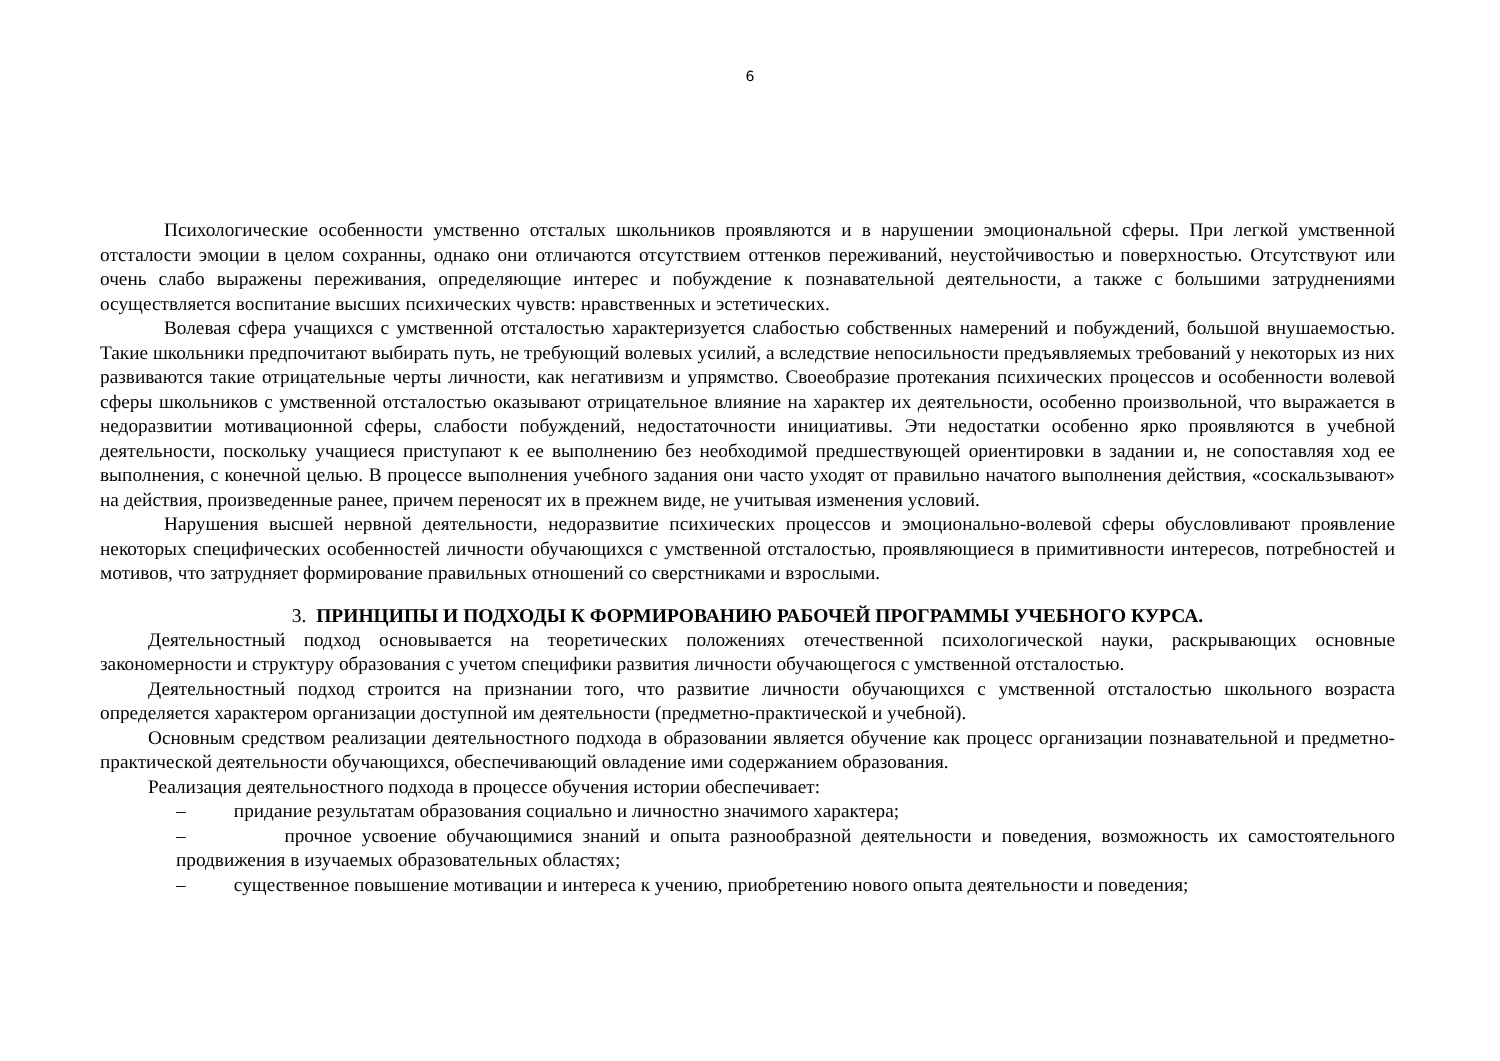6
Психологические особенности умственно отсталых школьников проявляются и в нарушении эмоциональной сферы. При легкой умственной отсталости эмоции в целом сохранны, однако они отличаются отсутствием оттенков переживаний, неустойчивостью и поверхностью. Отсутствуют или очень слабо выражены переживания, определяющие интерес и побуждение к познавательной деятельности, а также с большими затруднениями осуществляется воспитание высших психических чувств: нравственных и эстетических.
Волевая сфера учащихся с умственной отсталостью характеризуется слабостью собственных намерений и побуждений, большой внушаемостью. Такие школьники предпочитают выбирать путь, не требующий волевых усилий, а вследствие непосильности предъявляемых требований у некоторых из них развиваются такие отрицательные черты личности, как негативизм и упрямство. Своеобразие протекания психических процессов и особенности волевой сферы школьников с умственной отсталостью оказывают отрицательное влияние на характер их деятельности, особенно произвольной, что выражается в недоразвитии мотивационной сферы, слабости побуждений, недостаточности инициативы. Эти недостатки особенно ярко проявляются в учебной деятельности, поскольку учащиеся приступают к ее выполнению без необходимой предшествующей ориентировки в задании и, не сопоставляя ход ее выполнения, с конечной целью. В процессе выполнения учебного задания они часто уходят от правильно начатого выполнения действия, «соскальзывают» на действия, произведенные ранее, причем переносят их в прежнем виде, не учитывая изменения условий.
Нарушения высшей нервной деятельности, недоразвитие психических процессов и эмоционально-волевой сферы обусловливают проявление некоторых специфических особенностей личности обучающихся с умственной отсталостью, проявляющиеся в примитивности интересов, потребностей и мотивов, что затрудняет формирование правильных отношений со сверстниками и взрослыми.
3. ПРИНЦИПЫ И ПОДХОДЫ К ФОРМИРОВАНИЮ РАБОЧЕЙ ПРОГРАММЫ УЧЕБНОГО КУРСА.
Деятельностный подход основывается на теоретических положениях отечественной психологической науки, раскрывающих основные закономерности и структуру образования с учетом специфики развития личности обучающегося с умственной отсталостью.
Деятельностный подход строится на признании того, что развитие личности обучающихся с умственной отсталостью школьного возраста определяется характером организации доступной им деятельности (предметно-практической и учебной).
Основным средством реализации деятельностного подхода в образовании является обучение как процесс организации познавательной и предметно-практической деятельности обучающихся, обеспечивающий овладение ими содержанием образования.
Реализация деятельностного подхода в процессе обучения истории обеспечивает:
– придание результатам образования социально и личностно значимого характера;
– прочное усвоение обучающимися знаний и опыта разнообразной деятельности и поведения, возможность их самостоятельного продвижения в изучаемых образовательных областях;
– существенное повышение мотивации и интереса к учению, приобретению нового опыта деятельности и поведения;